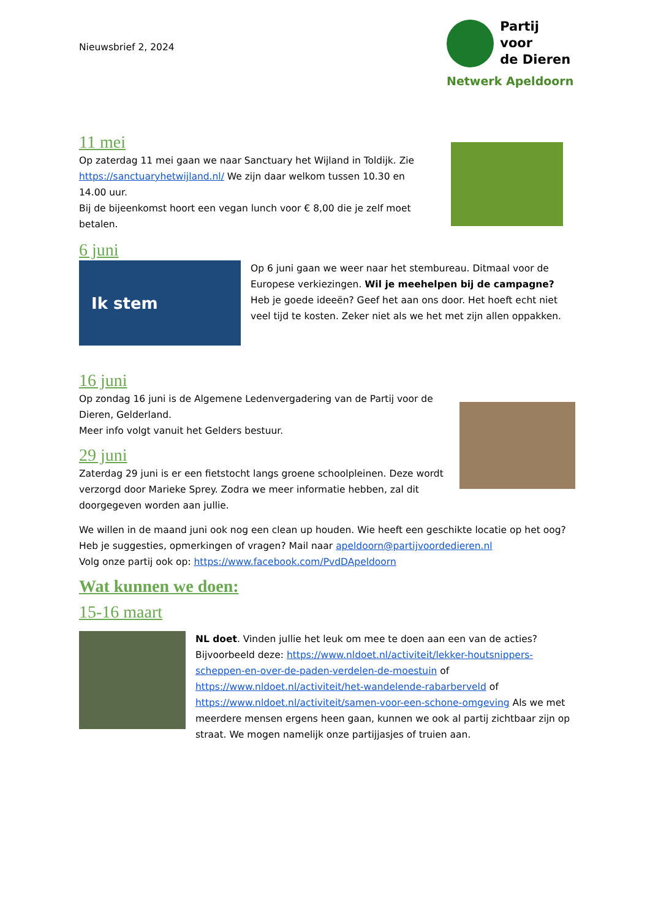Nieuwsbrief 2, 2024
Partij voor
de Dieren
Netwerk Apeldoorn
11 mei
Op zaterdag 11 mei gaan we naar Sanctuary het Wijland in Toldijk. Zie https://sanctuaryhetwijland.nl/ We zijn daar welkom tussen 10.30 en 14.00 uur.
Bij de bijeenkomst hoort een vegan lunch voor € 8,00 die je zelf moet betalen.
6 juni
Ik stem
Op 6 juni gaan we weer naar het stembureau. Ditmaal voor de Europese verkiezingen. Wil je meehelpen bij de campagne? Heb je goede ideeën? Geef het aan ons door. Het hoeft echt niet veel tijd te kosten. Zeker niet als we het met zijn allen oppakken.
16 juni
Op zondag 16 juni is de Algemene Ledenvergadering van de Partij voor de Dieren, Gelderland.
Meer info volgt vanuit het Gelders bestuur.
29 juni
Zaterdag 29 juni is er een fietstocht langs groene schoolpleinen. Deze wordt verzorgd door Marieke Sprey. Zodra we meer informatie hebben, zal dit doorgegeven worden aan jullie.
We willen in de maand juni ook nog een clean up houden. Wie heeft een geschikte locatie op het oog?
Heb je suggesties, opmerkingen of vragen? Mail naar apeldoorn@partijvoordedieren.nl
Volg onze partij ook op: https://www.facebook.com/PvdDApeldoorn
Wat kunnen we doen:
15-16 maart
NL doet. Vinden jullie het leuk om mee te doen aan een van de acties? Bijvoorbeeld deze: https://www.nldoet.nl/activiteit/lekker-houtsnippers-scheppen-en-over-de-paden-verdelen-de-moestuin of https://www.nldoet.nl/activiteit/het-wandelende-rabarberveld of https://www.nldoet.nl/activiteit/samen-voor-een-schone-omgeving Als we met meerdere mensen ergens heen gaan, kunnen we ook al partij zichtbaar zijn op straat. We mogen namelijk onze partijjasjes of truien aan.